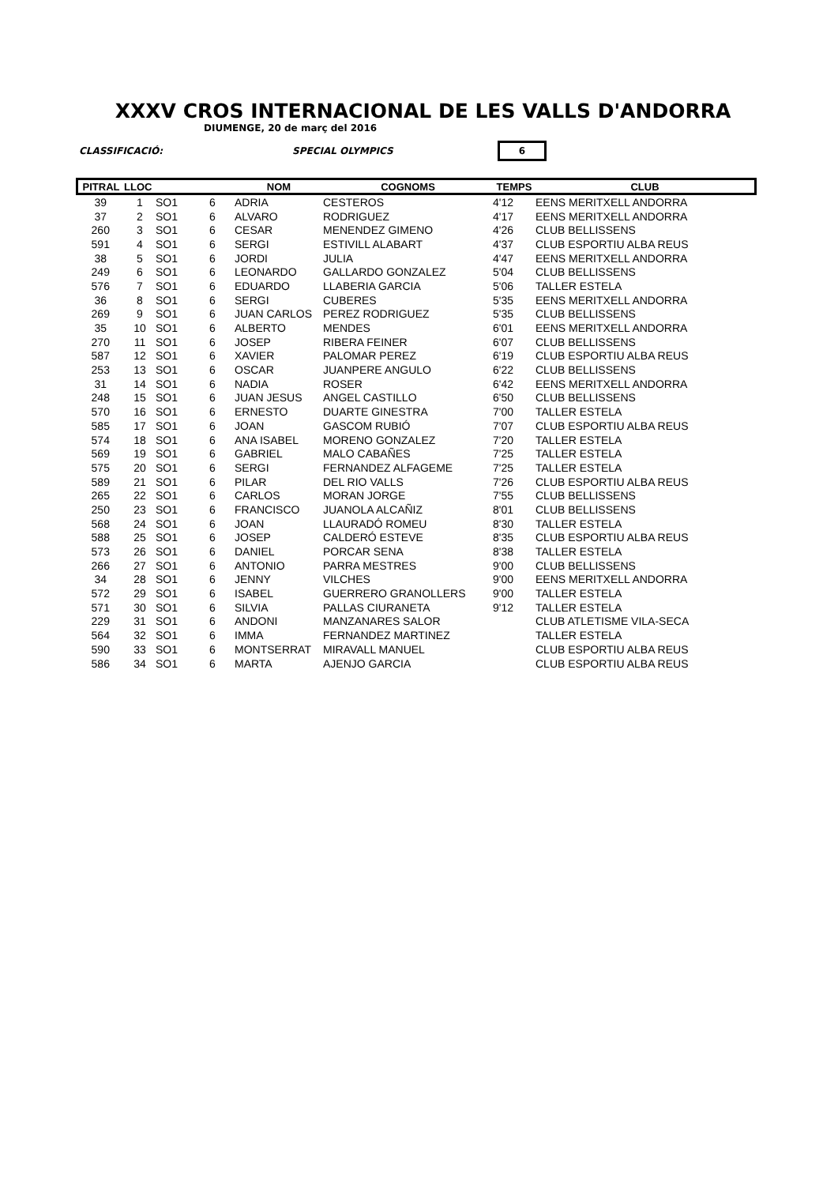XXXV CROS INTERNACIONAL DE LES VALLS D'ANDORRA
DIUMENGE, 20 de març del 2016
CLASSIFICACIÓ: SPECIAL OLYMPICS 6
| PITRAL | LLOC | | | NOM | COGNOMS | TEMPS | CLUB |
| --- | --- | --- | --- | --- | --- | --- | --- |
| 39 | 1 | SO1 | 6 | ADRIA | CESTEROS | 4'12 | EENS MERITXELL ANDORRA |
| 37 | 2 | SO1 | 6 | ALVARO | RODRIGUEZ | 4'17 | EENS MERITXELL ANDORRA |
| 260 | 3 | SO1 | 6 | CESAR | MENENDEZ GIMENO | 4'26 | CLUB BELLISSENS |
| 591 | 4 | SO1 | 6 | SERGI | ESTIVILL ALABART | 4'37 | CLUB ESPORTIU ALBA REUS |
| 38 | 5 | SO1 | 6 | JORDI | JULIA | 4'47 | EENS MERITXELL ANDORRA |
| 249 | 6 | SO1 | 6 | LEONARDO | GALLARDO GONZALEZ | 5'04 | CLUB BELLISSENS |
| 576 | 7 | SO1 | 6 | EDUARDO | LLABERIA GARCIA | 5'06 | TALLER ESTELA |
| 36 | 8 | SO1 | 6 | SERGI | CUBERES | 5'35 | EENS MERITXELL ANDORRA |
| 269 | 9 | SO1 | 6 | JUAN CARLOS | PEREZ RODRIGUEZ | 5'35 | CLUB BELLISSENS |
| 35 | 10 | SO1 | 6 | ALBERTO | MENDES | 6'01 | EENS MERITXELL ANDORRA |
| 270 | 11 | SO1 | 6 | JOSEP | RIBERA FEINER | 6'07 | CLUB BELLISSENS |
| 587 | 12 | SO1 | 6 | XAVIER | PALOMAR PEREZ | 6'19 | CLUB ESPORTIU ALBA REUS |
| 253 | 13 | SO1 | 6 | OSCAR | JUANPERE ANGULO | 6'22 | CLUB BELLISSENS |
| 31 | 14 | SO1 | 6 | NADIA | ROSER | 6'42 | EENS MERITXELL ANDORRA |
| 248 | 15 | SO1 | 6 | JUAN JESUS | ANGEL CASTILLO | 6'50 | CLUB BELLISSENS |
| 570 | 16 | SO1 | 6 | ERNESTO | DUARTE GINESTRA | 7'00 | TALLER ESTELA |
| 585 | 17 | SO1 | 6 | JOAN | GASCOM RUBIÓ | 7'07 | CLUB ESPORTIU ALBA REUS |
| 574 | 18 | SO1 | 6 | ANA ISABEL | MORENO GONZALEZ | 7'20 | TALLER ESTELA |
| 569 | 19 | SO1 | 6 | GABRIEL | MALO CABAÑES | 7'25 | TALLER ESTELA |
| 575 | 20 | SO1 | 6 | SERGI | FERNANDEZ ALFAGEME | 7'25 | TALLER ESTELA |
| 589 | 21 | SO1 | 6 | PILAR | DEL RIO VALLS | 7'26 | CLUB ESPORTIU ALBA REUS |
| 265 | 22 | SO1 | 6 | CARLOS | MORAN JORGE | 7'55 | CLUB BELLISSENS |
| 250 | 23 | SO1 | 6 | FRANCISCO | JUANOLA ALCAÑIZ | 8'01 | CLUB BELLISSENS |
| 568 | 24 | SO1 | 6 | JOAN | LLAURADÓ ROMEU | 8'30 | TALLER ESTELA |
| 588 | 25 | SO1 | 6 | JOSEP | CALDERÓ ESTEVE | 8'35 | CLUB ESPORTIU ALBA REUS |
| 573 | 26 | SO1 | 6 | DANIEL | PORCAR SENA | 8'38 | TALLER ESTELA |
| 266 | 27 | SO1 | 6 | ANTONIO | PARRA MESTRES | 9'00 | CLUB BELLISSENS |
| 34 | 28 | SO1 | 6 | JENNY | VILCHES | 9'00 | EENS MERITXELL ANDORRA |
| 572 | 29 | SO1 | 6 | ISABEL | GUERRERO GRANOLLERS | 9'00 | TALLER ESTELA |
| 571 | 30 | SO1 | 6 | SILVIA | PALLAS CIURANETA | 9'12 | TALLER ESTELA |
| 229 | 31 | SO1 | 6 | ANDONI | MANZANARES SALOR | | CLUB ATLETISME VILA-SECA |
| 564 | 32 | SO1 | 6 | IMMA | FERNANDEZ MARTINEZ | | TALLER ESTELA |
| 590 | 33 | SO1 | 6 | MONTSERRAT | MIRAVALL MANUEL | | CLUB ESPORTIU ALBA REUS |
| 586 | 34 | SO1 | 6 | MARTA | AJENJO GARCIA | | CLUB ESPORTIU ALBA REUS |